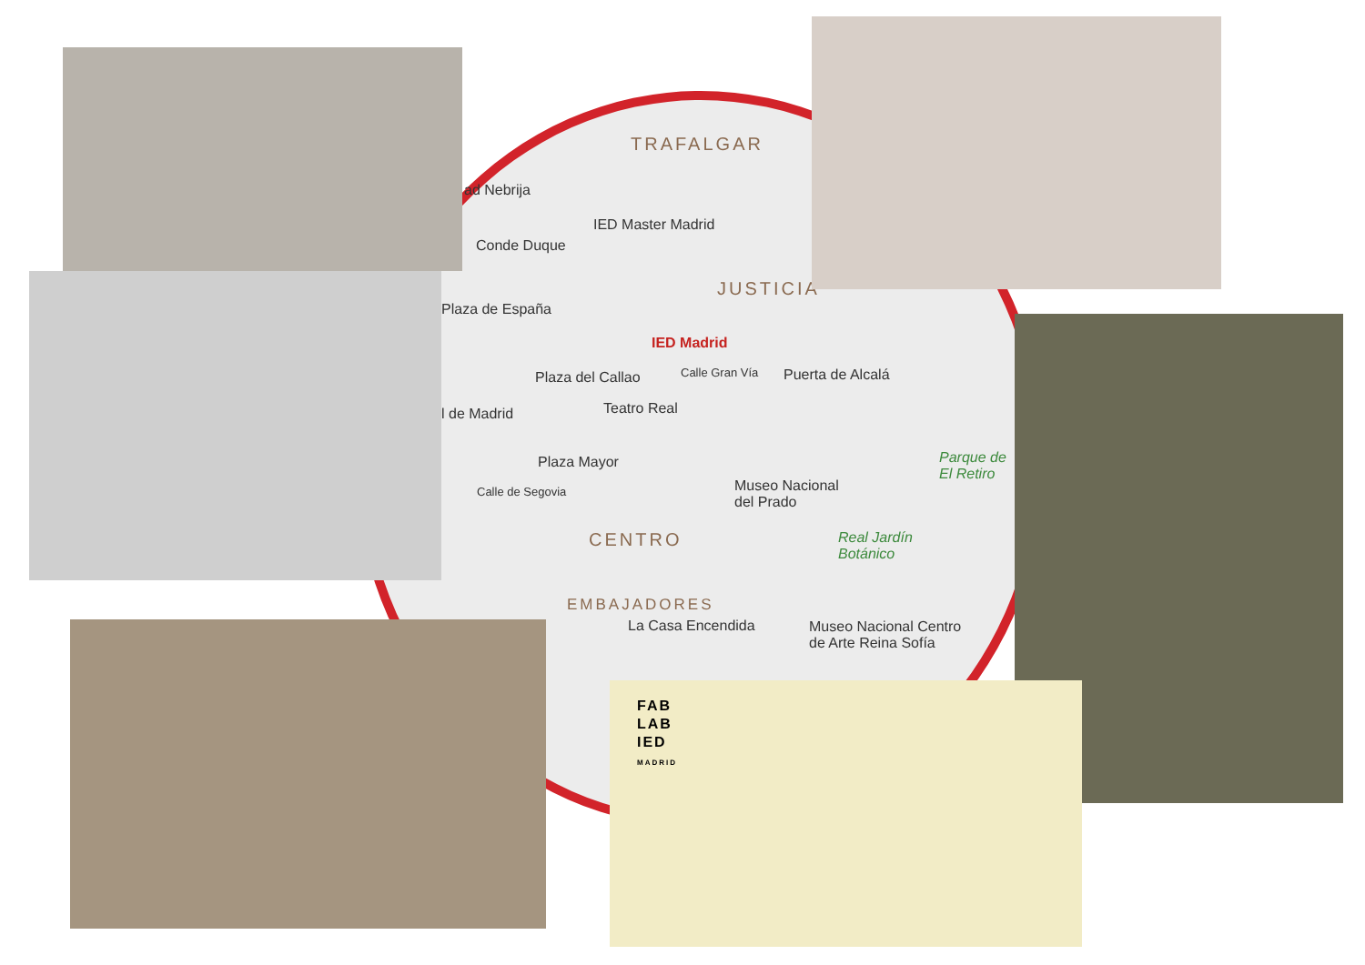TRAFALGAR
ad Nebrija
IED Master Madrid
Conde Duque
JUSTICIA
Plaza de España
IED Madrid
Plaza del Callao Calle Gran Vía Puerta de Alcalá
l de Madrid Teatro Real
Parque de
El Retiro
Plaza Mayor
Museo Nacional
del Prado
Calle de Segovia
CENTRO
Real Jardín
Botánico
EMBAJADORES
La Casa Encendida
Museo Nacional Centro
de Arte Reina Sofía
FAB
LAB
IED
MADRID